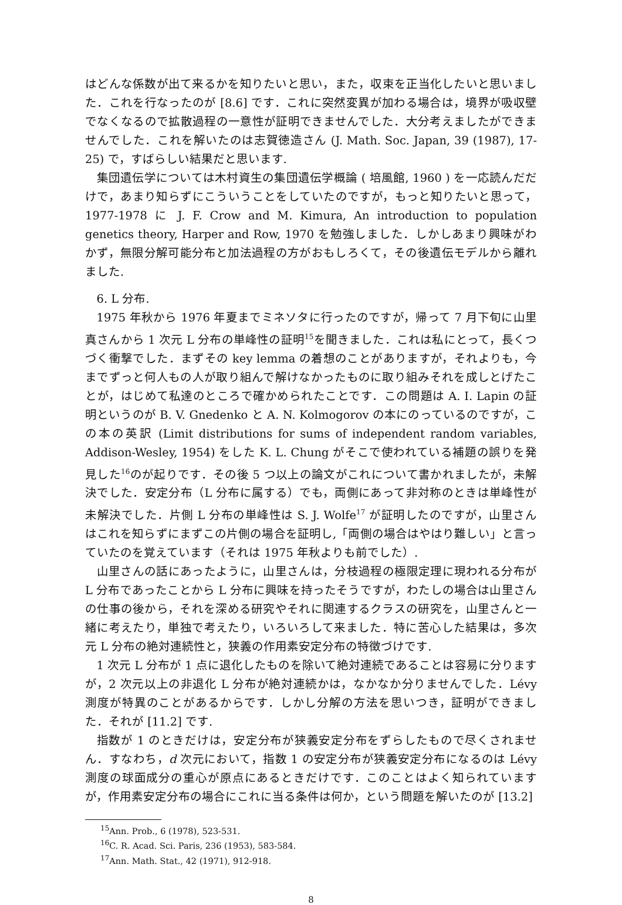はどんな係数が出て来るかを知りたいと思い，また，収束を正当化したいと思いました．これを行なったのが [8.6] です．これに突然変異が加わる場合は，境界が吸収壁でなくなるので拡散過程の一意性が証明できませんでした．大分考えましたができませんでした．これを解いたのは志賀徳造さん (J. Math. Soc. Japan, 39 (1987), 17-25) で，すばらしい結果だと思います.
集団遺伝学については木村資生の集団遺伝学概論 ( 培風館, 1960 ) を一応読んだだけで，あまり知らずにこういうことをしていたのですが，もっと知りたいと思って，1977-1978 に J. F. Crow and M. Kimura, An introduction to population genetics theory, Harper and Row, 1970 を勉強しました．しかしあまり興味がわかず，無限分解可能分布と加法過程の方がおもしろくて，その後遺伝モデルから離れました.
6. L 分布.
1975 年秋から 1976 年夏までミネソタに行ったのですが，帰って 7 月下旬に山里真さんから 1 次元 L 分布の単峰性の証明<sup>15</sup>を聞きました．これは私にとって，長くつづく衝撃でした．まずその key lemma の着想のことがありますが，それよりも，今までずっと何人もの人が取り組んで解けなかったものに取り組みそれを成しとげたことが，はじめて私達のところで確かめられたことです．この問題は A. I. Lapin の証明というのが B. V. Gnedenko と A. N. Kolmogorov の本にのっているのですが，この本の英訳 (Limit distributions for sums of independent random variables, Addison-Wesley, 1954) をした K. L. Chung がそこで使われている補題の誤りを発見した<sup>16</sup>のが起りです．その後 5 つ以上の論文がこれについて書かれましたが，未解決でした．安定分布（L 分布に属する）でも，両側にあって非対称のときは単峰性が未解決でした．片側 L 分布の単峰性は S. J. Wolfe<sup>17</sup> が証明したのですが，山里さんはこれを知らずにまずこの片側の場合を証明し,「両側の場合はやはり難しい」と言っていたのを覚えています（それは 1975 年秋よりも前でした）.
山里さんの話にあったように，山里さんは，分枝過程の極限定理に現われる分布が L 分布であったことから L 分布に興味を持ったそうですが，わたしの場合は山里さんの仕事の後から，それを深める研究やそれに関連するクラスの研究を，山里さんと一緒に考えたり，単独で考えたり，いろいろして来ました．特に苦心した結果は，多次元 L 分布の絶対連続性と，狭義の作用素安定分布の特徴づけです.
1 次元 L 分布が 1 点に退化したものを除いて絶対連続であることは容易に分りますが，2 次元以上の非退化 L 分布が絶対連続かは，なかなか分りませんでした．Lévy 測度が特異のことがあるからです．しかし分解の方法を思いつき，証明ができました．それが [11.2] です.
指数が 1 のときだけは，安定分布が狭義安定分布をずらしたもので尽くされません．すなわち，d 次元において，指数 1 の安定分布が狭義安定分布になるのは Lévy 測度の球面成分の重心が原点にあるときだけです．このことはよく知られていますが，作用素安定分布の場合にこれに当る条件は何か，という問題を解いたのが [13.2]
<sup>15</sup> Ann. Prob., 6 (1978), 523-531.
<sup>16</sup>C. R. Acad. Sci. Paris, 236 (1953), 583-584.
<sup>17</sup> Ann. Math. Stat., 42 (1971), 912-918.
8